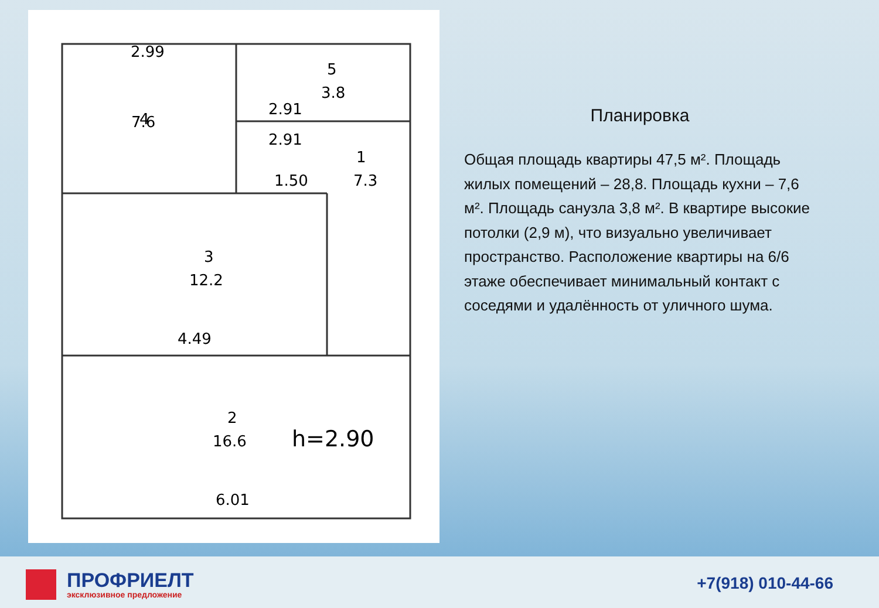2.99
4
7.6
3.8
5
2.91
2.91
1.50
1
7.3
3
12.2
4.49
2
16.6
h=2.90
6.01
Планировка
Общая площадь квартиры 47,5 м². Площадь жилых помещений – 28,8. Площадь кухни – 7,6 м². Площадь санузла 3,8 м². В квартире высокие потолки (2,9 м), что визуально увеличивает пространство. Расположение квартиры на 6/6 этаже обеспечивает минимальный контакт с соседями и удалённость от уличного шума.
ПРОФРИЕЛТ
эксклюзивное предложение
+7(918) 010-44-66